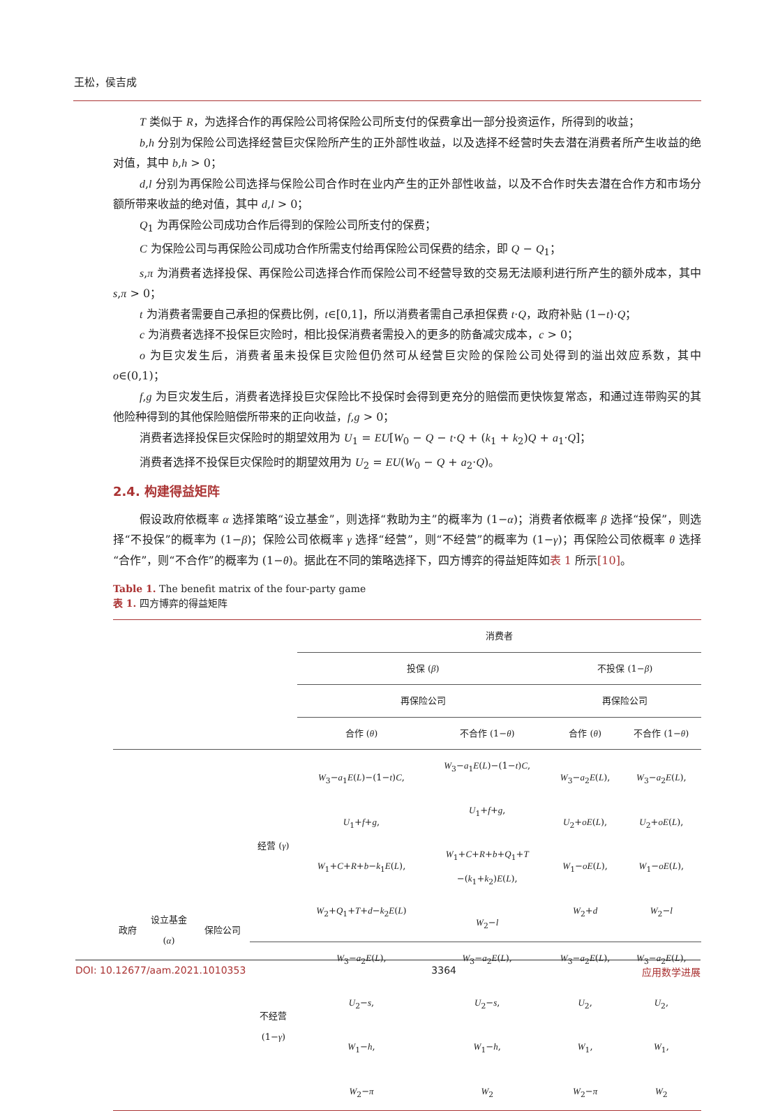王松，侯吉成
T 类似于 R，为选择合作的再保险公司将保险公司所支付的保费拿出一部分投资运作，所得到的收益；
b,h 分别为保险公司选择经营巨灾保险所产生的正外部性收益，以及选择不经营时失去潜在消费者所产生收益的绝对值，其中 b,h > 0；
d,l 分别为再保险公司选择与保险公司合作时在业内产生的正外部性收益，以及不合作时失去潜在合作方和市场分额所带来收益的绝对值，其中 d,l > 0；
Q<sub>1</sub> 为再保险公司成功合作后得到的保险公司所支付的保费；
C 为保险公司与再保险公司成功合作所需支付给再保险公司保费的结余，即 Q − Q<sub>1</sub>；
s,π 为消费者选择投保、再保险公司选择合作而保险公司不经营导致的交易无法顺利进行所产生的额外成本，其中 s,π > 0；
t 为消费者需要自己承担的保费比例，t∈[0,1]，所以消费者需自己承担保费 t·Q，政府补贴 (1−t)·Q；
c 为消费者选择不投保巨灾险时，相比投保消费者需投入的更多的防备减灾成本，c > 0；
o 为巨灾发生后，消费者虽未投保巨灾险但仍然可从经营巨灾险的保险公司处得到的溢出效应系数，其中 o∈(0,1)；
f,g 为巨灾发生后，消费者选择投巨灾保险比不投保时会得到更充分的赔偿而更快恢复常态，和通过连带购买的其他险种得到的其他保险赔偿所带来的正向收益，f,g > 0；
消费者选择投保巨灾保险时的期望效用为 U<sub>1</sub> = EU[W<sub>0</sub> − Q − t·Q + (k<sub>1</sub> + k<sub>2</sub>)Q + a<sub>1</sub>·Q]；
消费者选择不投保巨灾保险时的期望效用为 U<sub>2</sub> = EU(W<sub>0</sub> − Q + a<sub>2</sub>·Q)。
2.4. 构建得益矩阵
假设政府依概率 α 选择策略“设立基金”，则选择“救助为主”的概率为 (1−α)；消费者依概率 β 选择“投保”，则选择“不投保”的概率为 (1−β)；保险公司依概率 γ 选择“经营”，则“不经营”的概率为 (1−γ)；再保险公司依概率 θ 选择“合作”，则“不合作”的概率为 (1−θ)。据此在不同的策略选择下，四方博弈的得益矩阵如表 1 所示[10]。
Table 1. The benefit matrix of the four-party game
表 1. 四方博弈的得益矩阵
| | | | | 消费者 | | | |
| | | | | 投保 ( β ) | | 不投保 (1− β ) | |
| | | | | 再保险公司 | | 再保险公司 | |
| | | | | 合作 ( θ ) | 不合作 (1− θ ) | 合作 ( θ ) | 不合作 (1− θ ) |
| 政府 | 设立基金 ( α ) | 保险公司 | 经营 ( γ ) | W<sub>3</sub>− a<sub>1</sub> E ( L )−(1− t ) C , U<sub>1</sub>+ f + g , W<sub>1</sub>+ C + R + b − k<sub>1</sub> E ( L ), W<sub>2</sub>+ Q<sub>1</sub>+ T + d − k<sub>2</sub> E ( L ) | W<sub>3</sub>− a<sub>1</sub> E ( L )−(1− t ) C , U<sub>1</sub>+ f + g , W<sub>1</sub>+ C + R + b + Q<sub>1</sub>+ T −( k<sub>1</sub>+ k<sub>2</sub>) E ( L ), W<sub>2</sub>− l | W<sub>3</sub>− a<sub>2</sub> E ( L ), U<sub>2</sub>+ oE ( L ), W<sub>1</sub>− oE ( L ), W<sub>2</sub>+ d | W<sub>3</sub>− a<sub>2</sub> E ( L ), U<sub>2</sub>+ oE ( L ), W<sub>1</sub>− oE ( L ), W<sub>2</sub>− l |
| | | | 不经营 (1− γ ) | W<sub>3</sub>− a<sub>2</sub> E ( L ), U<sub>2</sub>− s , W<sub>1</sub>− h , W<sub>2</sub>− π | W<sub>3</sub>− a<sub>2</sub> E ( L ), U<sub>2</sub>− s , W<sub>1</sub>− h , W<sub>2</sub> | W<sub>3</sub>− a<sub>2</sub> E ( L ), U<sub>2</sub>, W<sub>1</sub>, W<sub>2</sub>− π | W<sub>3</sub>− a<sub>2</sub> E ( L ), U<sub>2</sub>, W<sub>1</sub>, W<sub>2</sub> |
DOI: 10.12677/aam.2021.1010353 3364 应用数学进展